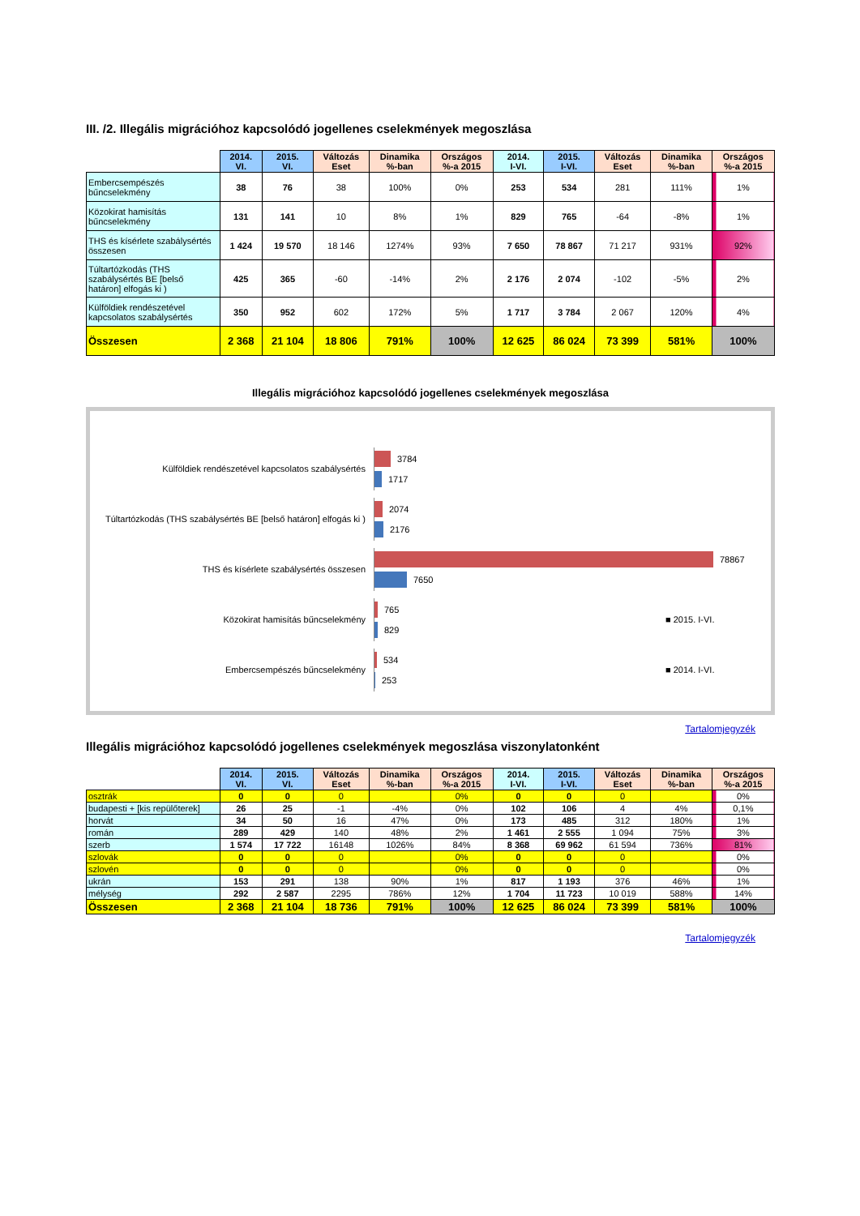III. /2. Illegális migrációhoz kapcsolódó jogellenes cselekmények megoszlása
| | 2014. VI. | 2015. VI. | Változás Eset | Dinamika %-ban | Országos %-a 2015 | 2014. I-VI. | 2015. I-VI. | Változás Eset | Dinamika %-ban | Országos %-a 2015 |
| --- | --- | --- | --- | --- | --- | --- | --- | --- | --- | --- |
| Embercsempészés bűncselekmény | 38 | 76 | 38 | 100% | 0% | 253 | 534 | 281 | 111% | 1% |
| Közokirat hamisítás bűncselekmény | 131 | 141 | 10 | 8% | 1% | 829 | 765 | -64 | -8% | 1% |
| THS és kísérlete szabálysértés összesen | 1 424 | 19 570 | 18 146 | 1274% | 93% | 7 650 | 78 867 | 71 217 | 931% | 92% |
| Túltartózkodás (THS szabálysértés BE [belső határon] elfogás ki ) | 425 | 365 | -60 | -14% | 2% | 2 176 | 2 074 | -102 | -5% | 2% |
| Külföldiek rendészetével kapcsolatos szabálysértés | 350 | 952 | 602 | 172% | 5% | 1 717 | 3 784 | 2 067 | 120% | 4% |
| Összesen | 2 368 | 21 104 | 18 806 | 791% | 100% | 12 625 | 86 024 | 73 399 | 581% | 100% |
Illegális migrációhoz kapcsolódó jogellenes cselekmények megoszlása
Külföldiek rendészetével kapcsolatos szabálysértés
3784
1717
Túltartózkodás (THS szabálysértés BE [belső határon] elfogás ki )
2074
2176
THS és kísérlete szabálysértés összesen
78867
7650
Közokirat hamisítás bűncselekmény
765
829
■ 2015. I-VI.
Embercsempészés bűncselekmény
534
253
■ 2014. I-VI.
Tartalomjegyzék
Illegális migrációhoz kapcsolódó jogellenes cselekmények megoszlása viszonylatonként
| | 2014. VI. | 2015. VI. | Változás Eset | Dinamika %-ban | Országos %-a 2015 | 2014. I-VI. | 2015. I-VI. | Változás Eset | Dinamika %-ban | Országos %-a 2015 |
| --- | --- | --- | --- | --- | --- | --- | --- | --- | --- | --- |
| osztrák | 0 | 0 | 0 | | 0% | 0 | 0 | 0 | | 0% |
| budapesti + [kis repülőterek] | 26 | 25 | -1 | -4% | 0% | 102 | 106 | 4 | 4% | 0,1% |
| horvát | 34 | 50 | 16 | 47% | 0% | 173 | 485 | 312 | 180% | 1% |
| román | 289 | 429 | 140 | 48% | 2% | 1 461 | 2 555 | 1 094 | 75% | 3% |
| szerb | 1 574 | 17 722 | 16148 | 1026% | 84% | 8 368 | 69 962 | 61 594 | 736% | 81% |
| szlovák | 0 | 0 | 0 | | 0% | 0 | 0 | 0 | | 0% |
| szlovén | 0 | 0 | 0 | | 0% | 0 | 0 | 0 | | 0% |
| ukrán | 153 | 291 | 138 | 90% | 1% | 817 | 1 193 | 376 | 46% | 1% |
| mélység | 292 | 2 587 | 2295 | 786% | 12% | 1 704 | 11 723 | 10 019 | 588% | 14% |
| Összesen | 2 368 | 21 104 | 18 736 | 791% | 100% | 12 625 | 86 024 | 73 399 | 581% | 100% |
Tartalomjegyzék